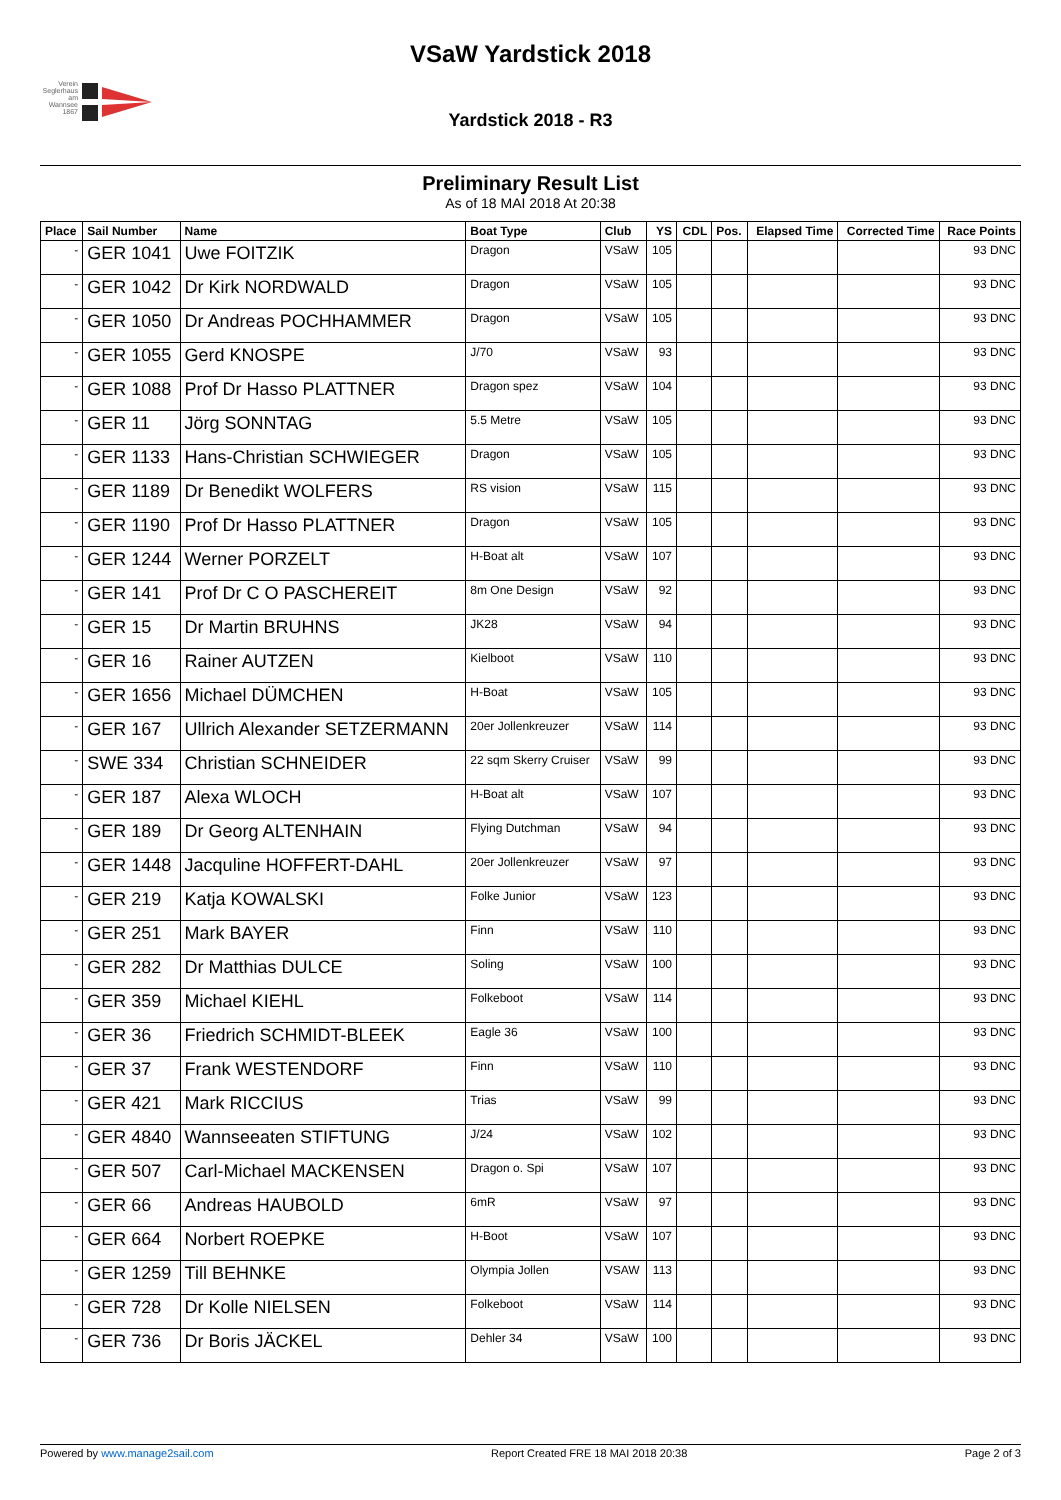Verein Seglerhaus am Wannsee 1867
VSaW Yardstick 2018
Yardstick 2018 - R3
Preliminary Result List
As of 18 MAI 2018 At 20:38
| Place | Sail Number | Name | Boat Type | Club | YS | CDL | Pos. | Elapsed Time | Corrected Time | Race Points |
| --- | --- | --- | --- | --- | --- | --- | --- | --- | --- | --- |
| - | GER 1041 | Uwe FOITZIK | Dragon | VSaW | 105 | | | | | 93 DNC |
| - | GER 1042 | Dr Kirk NORDWALD | Dragon | VSaW | 105 | | | | | 93 DNC |
| - | GER 1050 | Dr Andreas POCHHAMMER | Dragon | VSaW | 105 | | | | | 93 DNC |
| - | GER 1055 | Gerd KNOSPE | J/70 | VSaW | 93 | | | | | 93 DNC |
| - | GER 1088 | Prof Dr Hasso PLATTNER | Dragon spez | VSaW | 104 | | | | | 93 DNC |
| - | GER 11 | Jörg SONNTAG | 5.5 Metre | VSaW | 105 | | | | | 93 DNC |
| - | GER 1133 | Hans-Christian SCHWIEGER | Dragon | VSaW | 105 | | | | | 93 DNC |
| - | GER 1189 | Dr Benedikt WOLFERS | RS vision | VSaW | 115 | | | | | 93 DNC |
| - | GER 1190 | Prof Dr Hasso PLATTNER | Dragon | VSaW | 105 | | | | | 93 DNC |
| - | GER 1244 | Werner PORZELT | H-Boat alt | VSaW | 107 | | | | | 93 DNC |
| - | GER 141 | Prof Dr C O PASCHEREIT | 8m One Design | VSaW | 92 | | | | | 93 DNC |
| - | GER 15 | Dr Martin BRUHNS | JK28 | VSaW | 94 | | | | | 93 DNC |
| - | GER 16 | Rainer AUTZEN | Kielboot | VSaW | 110 | | | | | 93 DNC |
| - | GER 1656 | Michael DÜMCHEN | H-Boat | VSaW | 105 | | | | | 93 DNC |
| - | GER 167 | Ullrich Alexander SETZERMANN | 20er Jollenkreuzer | VSaW | 114 | | | | | 93 DNC |
| - | SWE 334 | Christian SCHNEIDER | 22 sqm Skerry Cruiser | VSaW | 99 | | | | | 93 DNC |
| - | GER 187 | Alexa WLOCH | H-Boat alt | VSaW | 107 | | | | | 93 DNC |
| - | GER 189 | Dr Georg ALTENHAIN | Flying Dutchman | VSaW | 94 | | | | | 93 DNC |
| - | GER 1448 | Jacquline HOFFERT-DAHL | 20er Jollenkreuzer | VSaW | 97 | | | | | 93 DNC |
| - | GER 219 | Katja KOWALSKI | Folke Junior | VSaW | 123 | | | | | 93 DNC |
| - | GER 251 | Mark BAYER | Finn | VSaW | 110 | | | | | 93 DNC |
| - | GER 282 | Dr Matthias DULCE | Soling | VSaW | 100 | | | | | 93 DNC |
| - | GER 359 | Michael KIEHL | Folkeboot | VSaW | 114 | | | | | 93 DNC |
| - | GER 36 | Friedrich SCHMIDT-BLEEK | Eagle 36 | VSaW | 100 | | | | | 93 DNC |
| - | GER 37 | Frank WESTENDORF | Finn | VSaW | 110 | | | | | 93 DNC |
| - | GER 421 | Mark RICCIUS | Trias | VSaW | 99 | | | | | 93 DNC |
| - | GER 4840 | Wannseeaten STIFTUNG | J/24 | VSaW | 102 | | | | | 93 DNC |
| - | GER 507 | Carl-Michael MACKENSEN | Dragon o. Spi | VSaW | 107 | | | | | 93 DNC |
| - | GER 66 | Andreas HAUBOLD | 6mR | VSaW | 97 | | | | | 93 DNC |
| - | GER 664 | Norbert ROEPKE | H-Boot | VSaW | 107 | | | | | 93 DNC |
| - | GER 1259 | Till BEHNKE | Olympia Jollen | VSAW | 113 | | | | | 93 DNC |
| - | GER 728 | Dr Kolle NIELSEN | Folkeboot | VSaW | 114 | | | | | 93 DNC |
| - | GER 736 | Dr Boris JÄCKEL | Dehler 34 | VSaW | 100 | | | | | 93 DNC |
Powered by www.manage2sail.com Report Created FRE 18 MAI 2018 20:38 Page 2 of 3